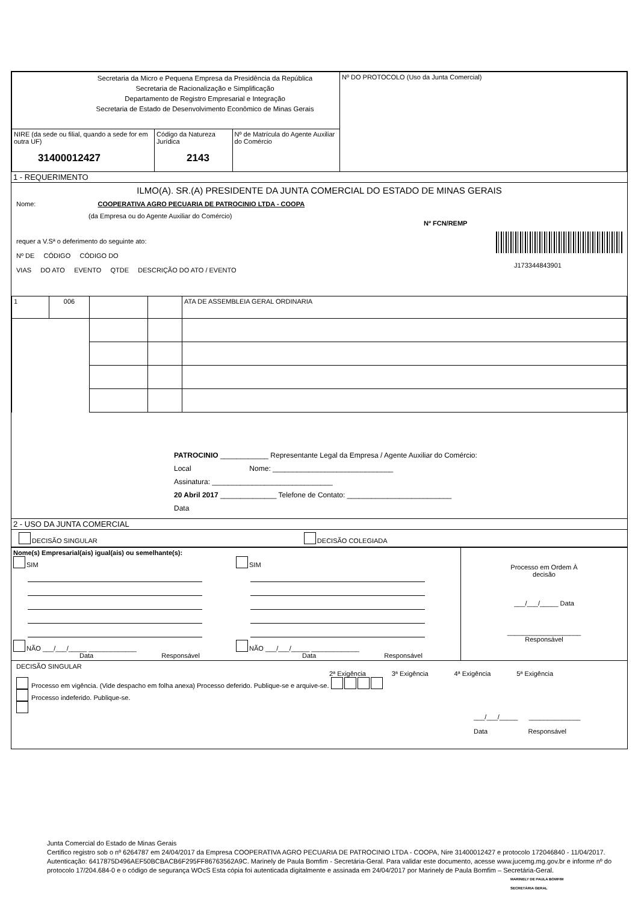| Secretaria da Micro e Pequena Empresa da Presidência da República Secretaria de Racionalização e Simplificação Departamento de Registro Empresarial e Integração Secretaria de Estado de Desenvolvimento Econômico de Minas Gerais | | | Nº DO PROTOCOLO (Uso da Junta Comercial) |
| NIRE (da sede ou filial, quando a sede for em outra UF) 31400012427 | Código da Natureza Jurídica 2143 | Nº de Matrícula do Agente Auxiliar do Comércio | |
1 - REQUERIMENTO
ILMO(A). SR.(A) PRESIDENTE DA JUNTA COMERCIAL DO ESTADO DE MINAS GERAIS
Nome: COOPERATIVA AGRO PECUARIA DE PATROCINIO LTDA - COOPA
(da Empresa ou do Agente Auxiliar do Comércio)
requer a V.Sª o deferimento do seguinte ato:
Nº DE CÓDIGO CÓDIGO DO
VIAS DO ATO EVENTO QTDE DESCRIÇÃO DO ATO / EVENTO
Nº FCN/REMP
J173344843901
| 1 | 006 | | | ATA DE ASSEMBLEIA GERAL ORDINARIA |
PATROCINIO ____________ Representante Legal da Empresa / Agente Auxiliar do Comércio:
Local Nome: ______________________________
Assinatura: ______________________________
20 Abril 2017 ______________ Telefone de Contato: __________________________
Data
2 - USO DA JUNTA COMERCIAL
DECISÃO SINGULAR DECISÃO COLEGIADA
| Nome(s) Empresarial(ais) igual(ais) ou semelhante(s): SIM NÃO ___/___/_____ _____________ Data Responsável SIM NÃO ___/___/_____ _____________ Data Responsável | Processo em Ordem À decisão ___/___/_____ Data ____________________ Responsável |
DECISÃO SINGULAR
2ª Exigência 3ª Exigência 4ª Exigência 5ª Exigência
Processo em vigência. (Vide despacho em folha anexa) Processo deferido. Publique-se e arquive-se.
Processo indeferido. Publique-se.
___/___/_____ ______________
Data Responsável
Junta Comercial do Estado de Minas Gerais
Certifico registro sob o nº 6264787 em 24/04/2017 da Empresa COOPERATIVA AGRO PECUARIA DE PATROCINIO LTDA - COOPA, Nire 31400012427 e protocolo 172046840 - 11/04/2017. Autenticação: 6417875D496AEF50BCBACB6F295FF86763562A9C. Marinely de Paula Bomfim - Secretária-Geral. Para validar este documento, acesse www.jucemg.mg.gov.br e informe nº do protocolo 17/204.684-0 e o código de segurança WOcS Esta cópia foi autenticada digitalmente e assinada em 24/04/2017 por Marinely de Paula Bomfim – Secretária-Geral.
MARINELY DE PAULA BOMFIM
SECRETÁRIA GERAL